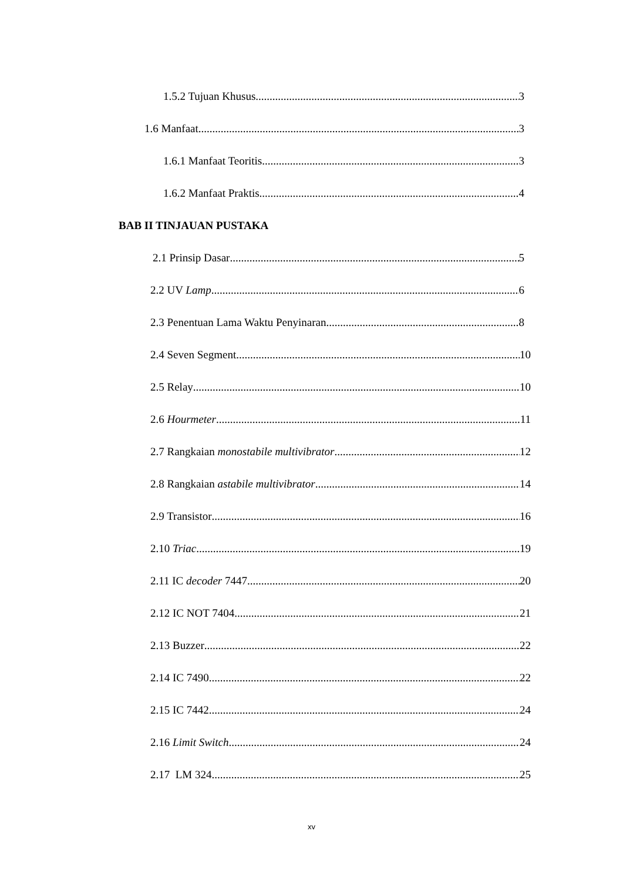1.5.2 Tujuan Khusus 3
1.6 Manfaat 3
1.6.1 Manfaat Teoritis 3
1.6.2 Manfaat Praktis 4
BAB II TINJAUAN PUSTAKA
2.1 Prinsip Dasar 5
2.2 UV Lamp 6
2.3 Penentuan Lama Waktu Penyinaran 8
2.4 Seven Segment 10
2.5 Relay 10
2.6 Hourmeter 11
2.7 Rangkaian monostabile multivibrator 12
2.8 Rangkaian astabile multivibrator 14
2.9 Transistor 16
2.10 Triac 19
2.11 IC decoder 7447 20
2.12 IC NOT 7404 21
2.13 Buzzer 22
2.14 IC 7490 22
2.15 IC 7442 24
2.16 Limit Switch 24
2.17 LM 324 25
xv